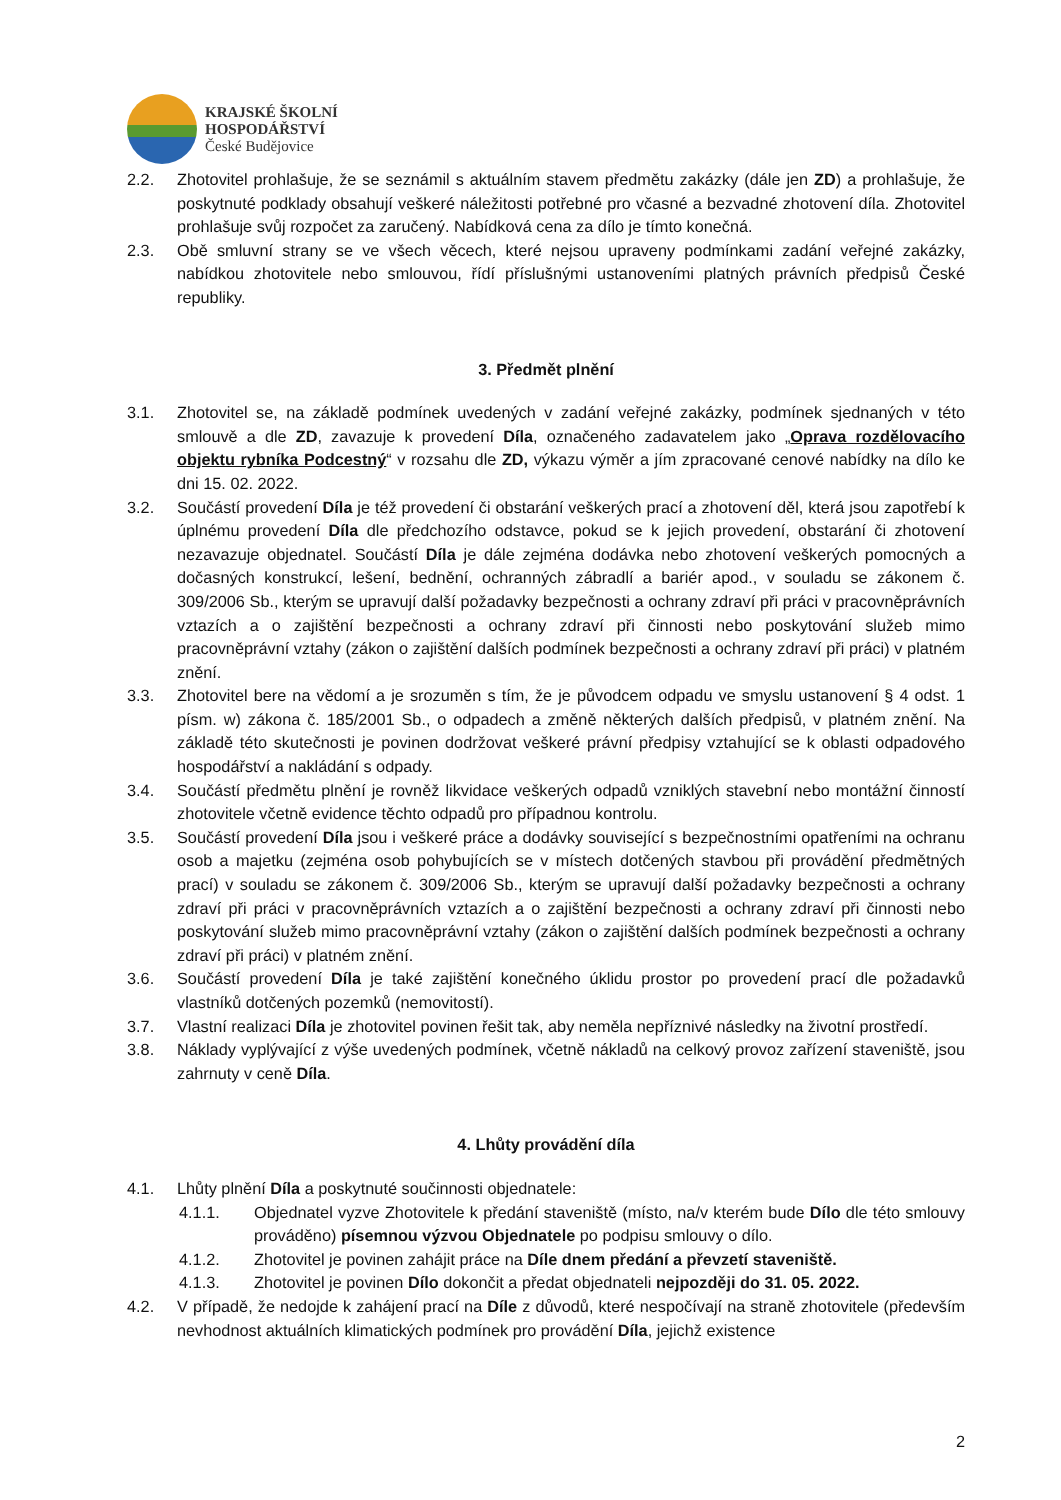KRAJSKÉ ŠKOLNÍ
HOSPODÁŘSTVÍ
České Budějovice
2.2. Zhotovitel prohlašuje, že se seznámil s aktuálním stavem předmětu zakázky (dále jen ZD) a prohlašuje, že poskytnuté podklady obsahují veškeré náležitosti potřebné pro včasné a bezvadné zhotovení díla. Zhotovitel prohlašuje svůj rozpočet za zaručený. Nabídková cena za dílo je tímto konečná.
2.3. Obě smluvní strany se ve všech věcech, které nejsou upraveny podmínkami zadání veřejné zakázky, nabídkou zhotovitele nebo smlouvou, řídí příslušnými ustanoveními platných právních předpisů České republiky.
3. Předmět plnění
3.1. Zhotovitel se, na základě podmínek uvedených v zadání veřejné zakázky, podmínek sjednaných v této smlouvě a dle ZD, zavazuje k provedení Díla, označeného zadavatelem jako „Oprava rozdělovacího objektu rybníka Podcestný“ v rozsahu dle ZD, výkazu výměr a jím zpracované cenové nabídky na dílo ke dni 15. 02. 2022.
3.2. Součástí provedení Díla je též provedení či obstarání veškerých prací a zhotovení děl, která jsou zapotřebí k úplnému provedení Díla dle předchozího odstavce, pokud se k jejich provedení, obstarání či zhotovení nezavazuje objednatel. Součástí Díla je dále zejména dodávka nebo zhotovení veškerých pomocných a dočasných konstrukcí, lešení, bednění, ochranných zábradlí a bariér apod., v souladu se zákonem č. 309/2006 Sb., kterým se upravují další požadavky bezpečnosti a ochrany zdraví při práci v pracovněprávních vztazích a o zajištění bezpečnosti a ochrany zdraví při činnosti nebo poskytování služeb mimo pracovněprávní vztahy (zákon o zajištění dalších podmínek bezpečnosti a ochrany zdraví při práci) v platném znění.
3.3. Zhotovitel bere na vědomí a je srozuměn s tím, že je původcem odpadu ve smyslu ustanovení § 4 odst. 1 písm. w) zákona č. 185/2001 Sb., o odpadech a změně některých dalších předpisů, v platném znění. Na základě této skutečnosti je povinen dodržovat veškeré právní předpisy vztahující se k oblasti odpadového hospodářství a nakládání s odpady.
3.4. Součástí předmětu plnění je rovněž likvidace veškerých odpadů vzniklých stavební nebo montážní činností zhotovitele včetně evidence těchto odpadů pro případnou kontrolu.
3.5. Součástí provedení Díla jsou i veškeré práce a dodávky související s bezpečnostními opatřeními na ochranu osob a majetku (zejména osob pohybujících se v místech dotčených stavbou při provádění předmětných prací) v souladu se zákonem č. 309/2006 Sb., kterým se upravují další požadavky bezpečnosti a ochrany zdraví při práci v pracovněprávních vztazích a o zajištění bezpečnosti a ochrany zdraví při činnosti nebo poskytování služeb mimo pracovněprávní vztahy (zákon o zajištění dalších podmínek bezpečnosti a ochrany zdraví při práci) v platném znění.
3.6. Součástí provedení Díla je také zajištění konečného úklidu prostor po provedení prací dle požadavků vlastníků dotčených pozemků (nemovitostí).
3.7. Vlastní realizaci Díla je zhotovitel povinen řešit tak, aby neměla nepříznivé následky na životní prostředí.
3.8. Náklady vyplývající z výše uvedených podmínek, včetně nákladů na celkový provoz zařízení staveniště, jsou zahrnuty v ceně Díla.
4. Lhůty provádění díla
4.1. Lhůty plnění Díla a poskytnuté součinnosti objednatele:
4.1.1. Objednatel vyzve Zhotovitele k předání staveniště (místo, na/v kterém bude Dílo dle této smlouvy prováděno) písemnou výzvou Objednatele po podpisu smlouvy o dílo.
4.1.2. Zhotovitel je povinen zahájit práce na Díle dnem předání a převzetí staveniště.
4.1.3. Zhotovitel je povinen Dílo dokončit a předat objednateli nejpozději do 31. 05. 2022.
4.2. V případě, že nedojde k zahájení prací na Díle z důvodů, které nespočívají na straně zhotovitele (především nevhodnost aktuálních klimatických podmínek pro provádění Díla, jejichž existence
2